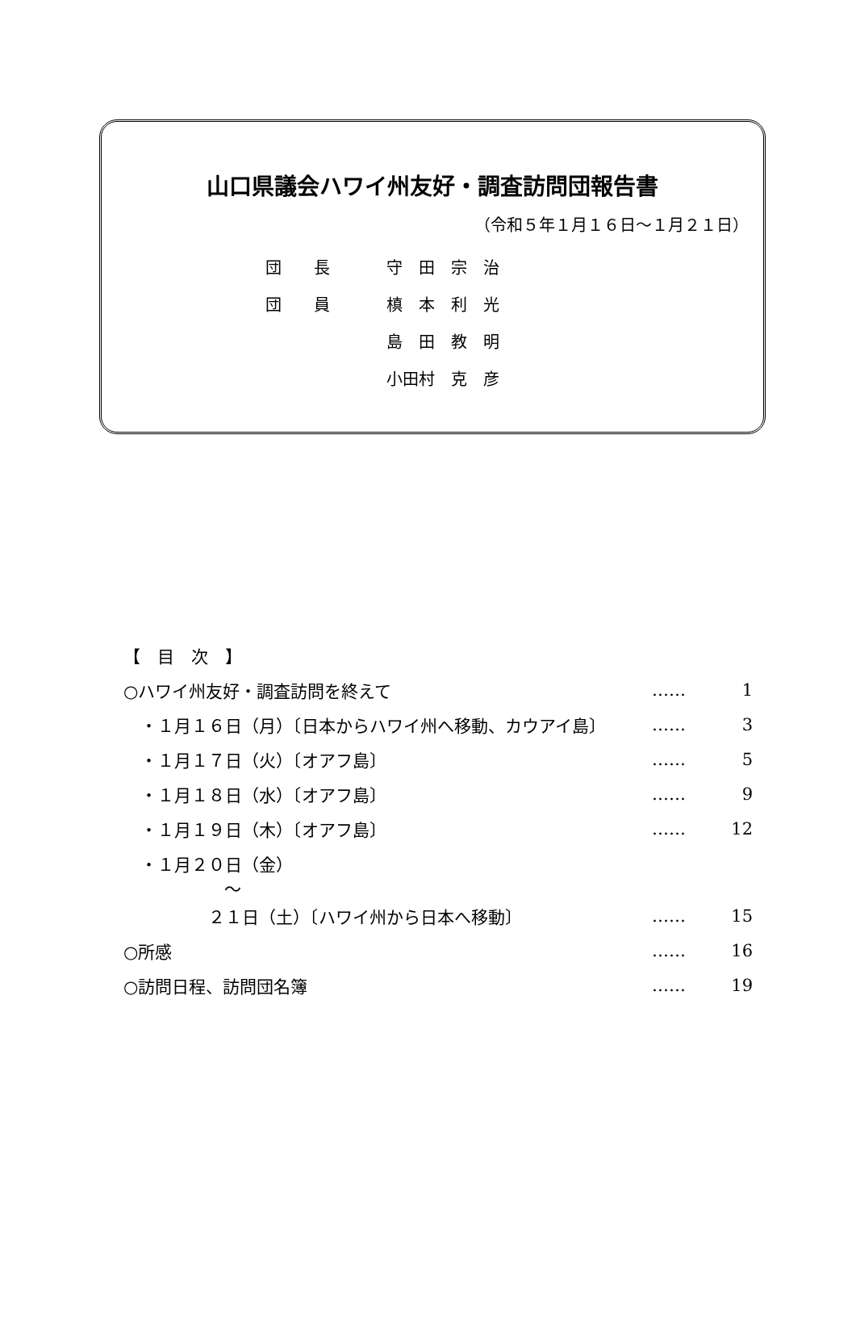山口県議会ハワイ州友好・調査訪問団報告書
（令和５年１月１６日～１月２１日）
団　　長 守　田　宗　治
団　　員 槙　本　利　光
島　田　教　明
小田村　克　彦
【　目　次　】
○ハワイ州友好・調査訪問を終えて …… 1
　・１月１６日（月）〔日本からハワイ州へ移動、カウアイ島〕 …… 3
　・１月１７日（火）〔オアフ島〕 …… 5
　・１月１８日（水）〔オアフ島〕 …… 9
　・１月１９日（木）〔オアフ島〕 …… 12
　・１月２０日（金）
～
　　　　　２１日（土）〔ハワイ州から日本へ移動〕 …… 15
○所感 …… 16
○訪問日程、訪問団名簿 …… 19